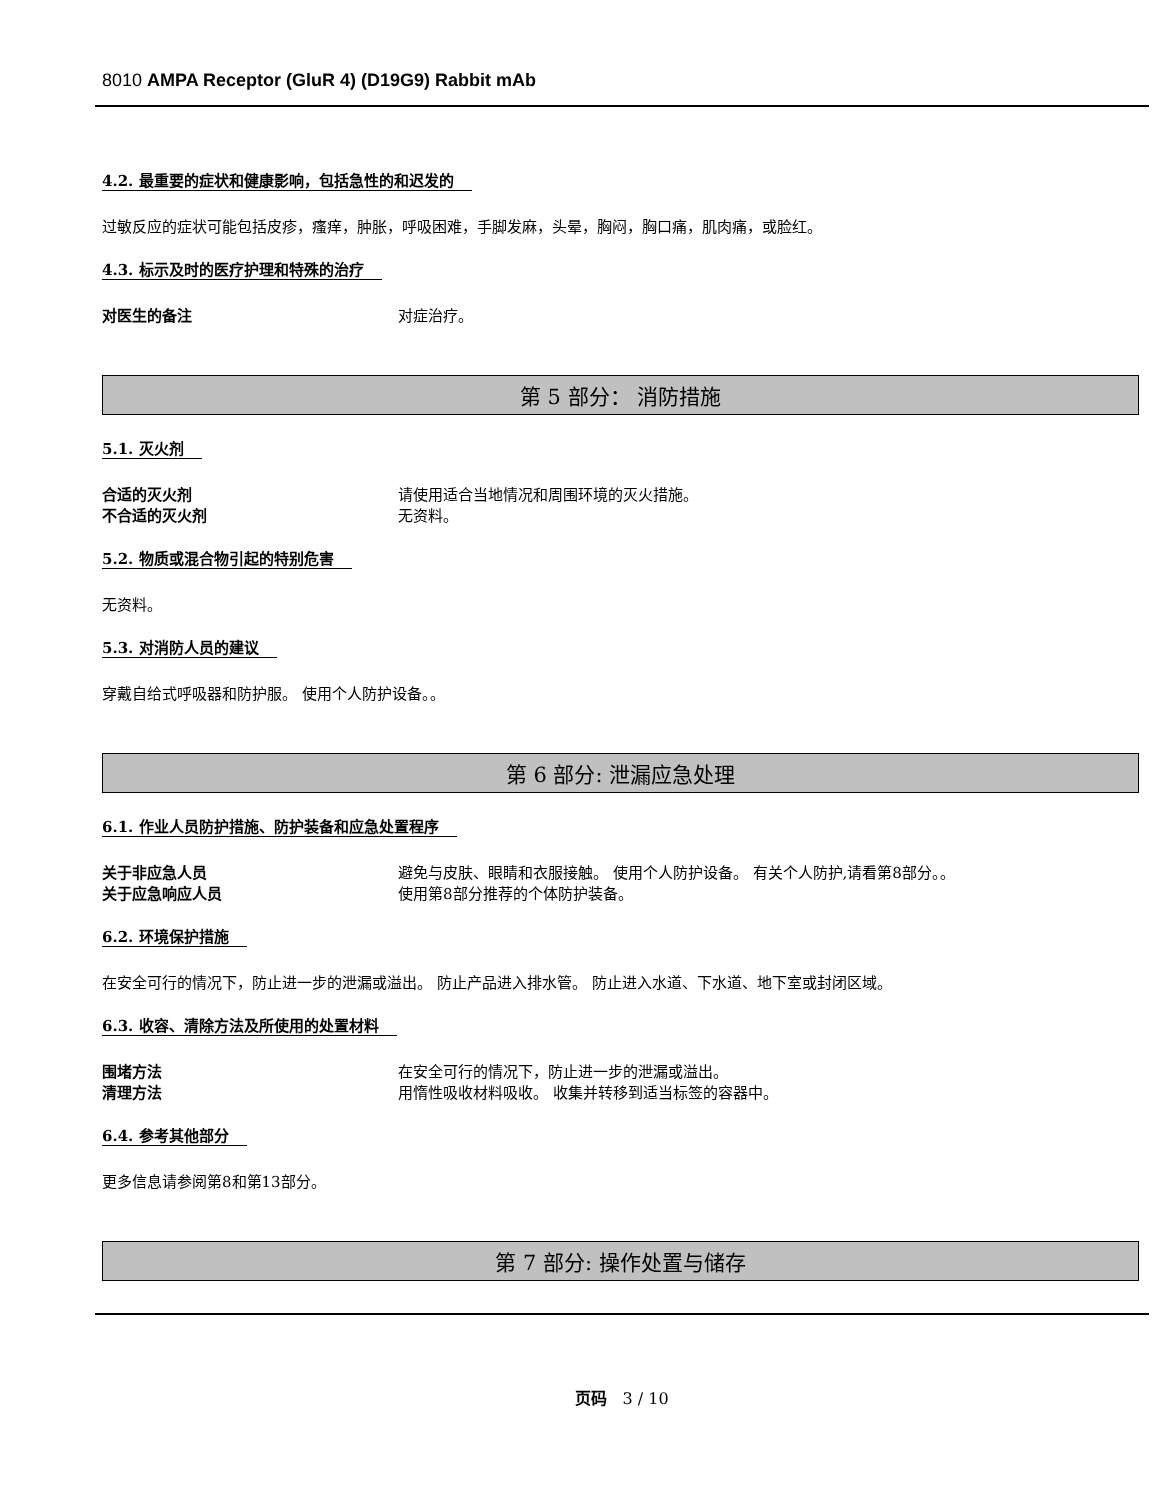8010 AMPA Receptor (GluR 4) (D19G9) Rabbit mAb
4.2. 最重要的症状和健康影响，包括急性的和迟发的
过敏反应的症状可能包括皮疹，瘙痒，肿胀，呼吸困难，手脚发麻，头晕，胸闷，胸口痛，肌肉痛，或脸红。
4.3. 标示及时的医疗护理和特殊的治疗
对医生的备注 对症治疗。
第 5 部分： 消防措施
5.1. 灭火剂
合适的灭火剂 请使用适合当地情况和周围环境的灭火措施。
不合适的灭火剂 无资料。
5.2. 物质或混合物引起的特别危害
无资料。
5.3. 对消防人员的建议
穿戴自给式呼吸器和防护服。 使用个人防护设备。。
第 6 部分: 泄漏应急处理
6.1. 作业人员防护措施、防护装备和应急处置程序
关于非应急人员 避免与皮肤、眼睛和衣服接触。 使用个人防护设备。 有关个人防护,请看第8部分。。
关于应急响应人员 使用第8部分推荐的个体防护装备。
6.2. 环境保护措施
在安全可行的情况下，防止进一步的泄漏或溢出。 防止产品进入排水管。 防止进入水道、下水道、地下室或封闭区域。
6.3. 收容、清除方法及所使用的处置材料
围堵方法 在安全可行的情况下，防止进一步的泄漏或溢出。
清理方法 用惰性吸收材料吸收。 收集并转移到适当标签的容器中。
6.4. 参考其他部分
更多信息请参阅第8和第13部分。
第 7 部分: 操作处置与储存
页码 3 / 10